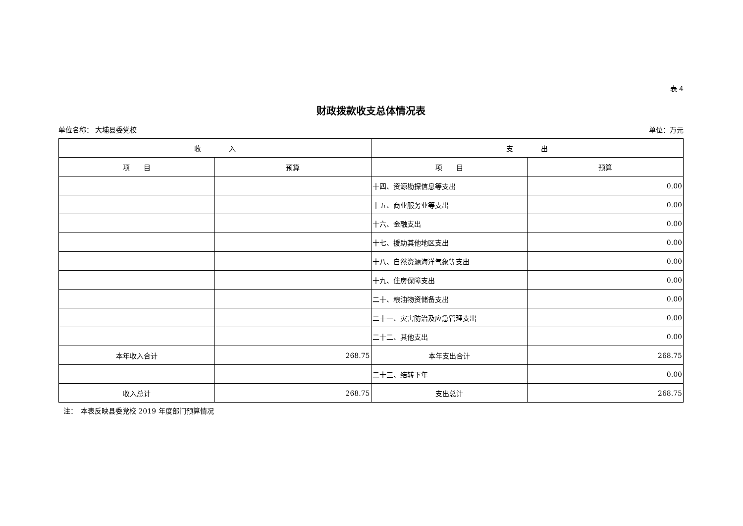表 4
财政拨款收支总体情况表
单位名称： 大埔县委党校 单位：万元
| 收 入 | | 支 出 | |
| --- | --- | --- | --- |
| 项 目 | 预算 | 项 目 | 预算 |
| | | 十四、资源勘探信息等支出 | 0.00 |
| | | 十五、商业服务业等支出 | 0.00 |
| | | 十六、金融支出 | 0.00 |
| | | 十七、援助其他地区支出 | 0.00 |
| | | 十八、自然资源海洋气象等支出 | 0.00 |
| | | 十九、住房保障支出 | 0.00 |
| | | 二十、粮油物资储备支出 | 0.00 |
| | | 二十一、灾害防治及应急管理支出 | 0.00 |
| | | 二十二、其他支出 | 0.00 |
| 本年收入合计 | 268.75 | 本年支出合计 | 268.75 |
| | | 二十三、结转下年 | 0.00 |
| 收入总计 | 268.75 | 支出总计 | 268.75 |
注：　本表反映县委党校 2019 年度部门预算情况